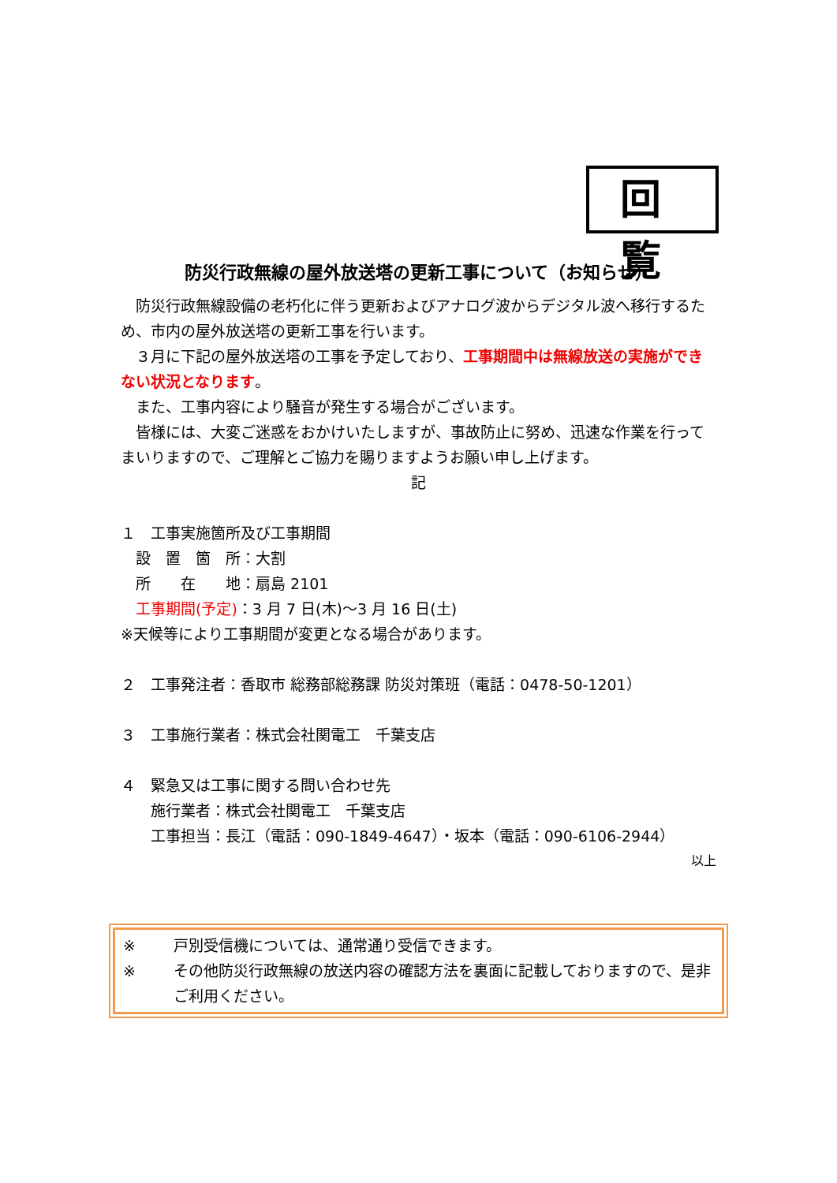回覧
防災行政無線の屋外放送塔の更新工事について（お知らせ）
　防災行政無線設備の老朽化に伴う更新およびアナログ波からデジタル波へ移行するため、市内の屋外放送塔の更新工事を行います。
　３月に下記の屋外放送塔の工事を予定しており、工事期間中は無線放送の実施ができない状況となります。
　また、工事内容により騒音が発生する場合がございます。
　皆様には、大変ご迷惑をおかけいたしますが、事故防止に努め、迅速な作業を行ってまいりますので、ご理解とご協力を賜りますようお願い申し上げます。
記
１　工事実施箇所及び工事期間
　設　置　箇　所：大割
　所　　在　　地：扇島 2101
　工事期間(予定)：3 月 7 日(木)～3 月 16 日(土)
※天候等により工事期間が変更となる場合があります。
２　工事発注者：香取市 総務部総務課 防災対策班（電話：0478-50-1201）
３　工事施行業者：株式会社関電工　千葉支店
４　緊急又は工事に関する問い合わせ先
　　施行業者：株式会社関電工　千葉支店
　　工事担当：長江（電話：090-1849-4647）・坂本（電話：090-6106-2944）
以上
※ 戸別受信機については、通常通り受信できます。
※ その他防災行政無線の放送内容の確認方法を裏面に記載しておりますので、是非ご利用ください。